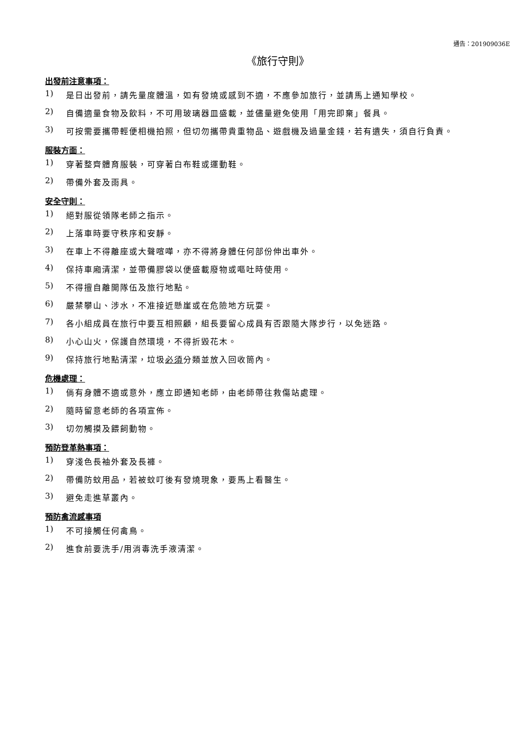通告：201909036E
《旅行守則》
出發前注意事項：
1) 是日出發前，請先量度體溫，如有發燒或感到不適，不應參加旅行，並請馬上通知學校。
2) 自備適量食物及飲料，不可用玻璃器皿盛載，並儘量避免使用「用完即棄」餐具。
3) 可按需要攜帶輕便相機拍照，但切勿攜帶貴重物品、遊戲機及過量金錢，若有遺失，須自行負責。
服裝方面：
1) 穿著整齊體育服裝，可穿著白布鞋或運動鞋。
2) 帶備外套及雨具。
安全守則：
1) 絕對服從領隊老師之指示。
2) 上落車時要守秩序和安靜。
3) 在車上不得離座或大聲喧嘩，亦不得將身體任何部份伸出車外。
4) 保持車廂清潔，並帶備膠袋以便盛載廢物或嘔吐時使用。
5) 不得擅自離開隊伍及旅行地點。
6) 嚴禁攀山、涉水，不准接近懸崖或在危險地方玩耍。
7) 各小組成員在旅行中要互相照顧，組長要留心成員有否跟隨大隊步行，以免迷路。
8) 小心山火，保護自然環境，不得折毀花木。
9) 保持旅行地點清潔，垃圾必須分類並放入回收筒內。
危機處理：
1) 倘有身體不適或意外，應立即通知老師，由老師帶往救傷站處理。
2) 隨時留意老師的各項宣佈。
3) 切勿觸摸及餵飼動物。
預防登革熱事項：
1) 穿淺色長袖外套及長褲。
2) 帶備防蚊用品，若被蚊叮後有發燒現象，要馬上看醫生。
3) 避免走進草叢內。
預防禽流感事項
1) 不可接觸任何禽鳥。
2) 進食前要洗手/用消毒洗手液清潔。